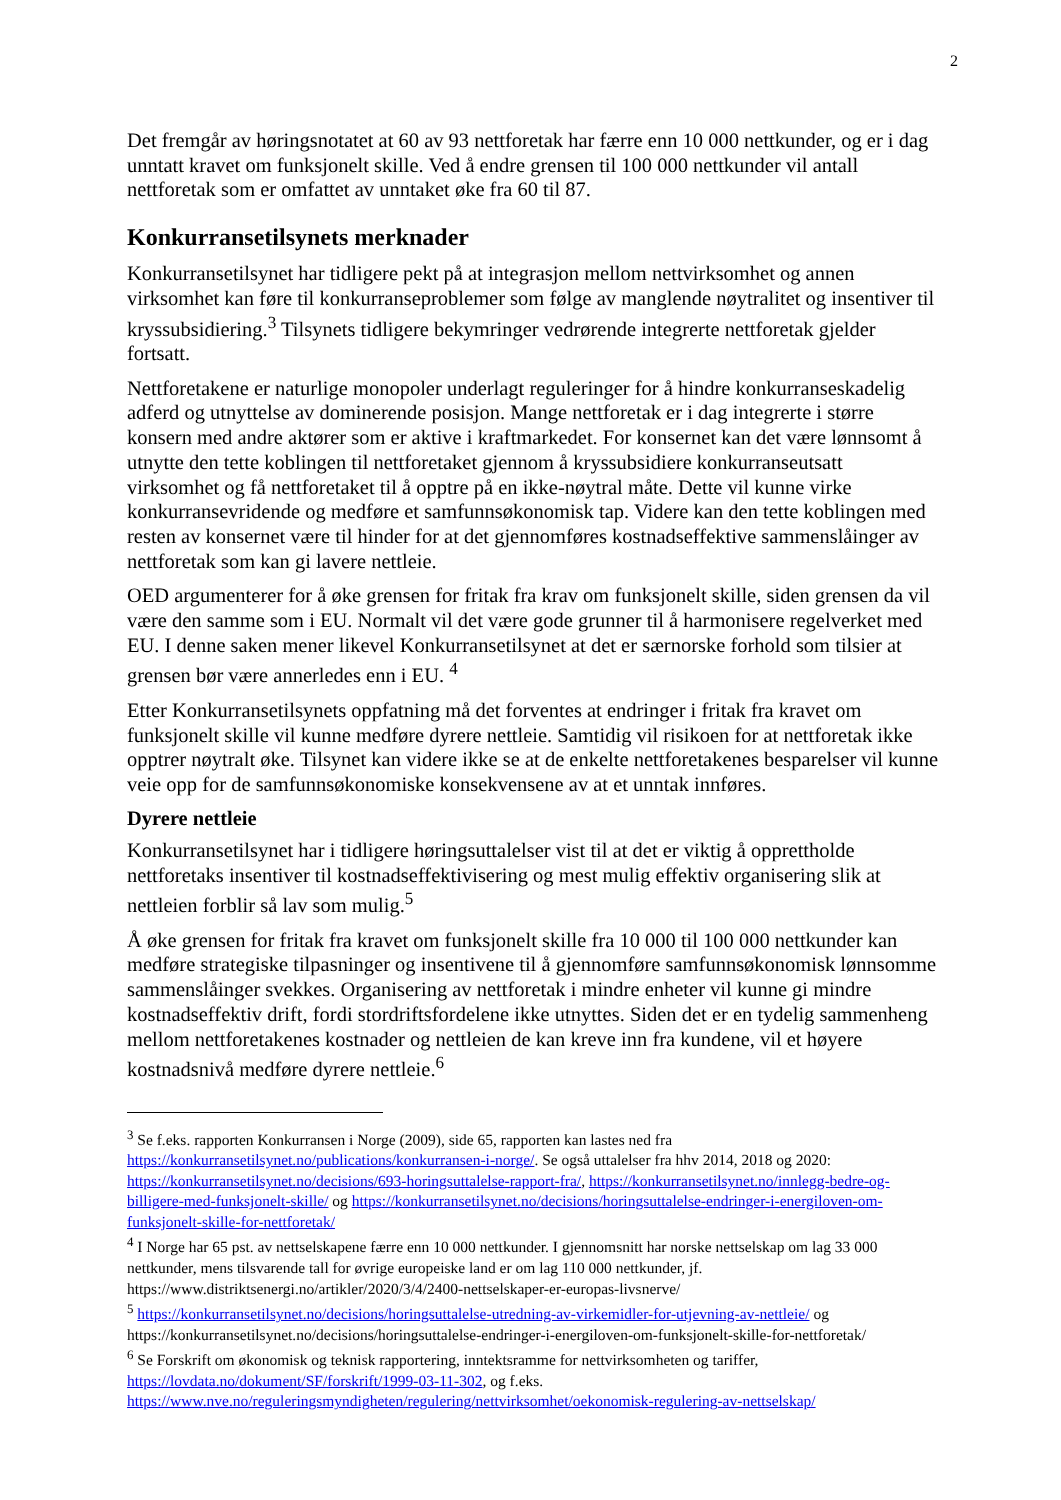2
Det fremgår av høringsnotatet at 60 av 93 nettforetak har færre enn 10 000 nettkunder, og er i dag unntatt kravet om funksjonelt skille. Ved å endre grensen til 100 000 nettkunder vil antall nettforetak som er omfattet av unntaket øke fra 60 til 87.
Konkurransetilsynets merknader
Konkurransetilsynet har tidligere pekt på at integrasjon mellom nettvirksomhet og annen virksomhet kan føre til konkurranseproblemer som følge av manglende nøytralitet og insentiver til kryssubsidiering.<sup>3</sup> Tilsynets tidligere bekymringer vedrørende integrerte nettforetak gjelder fortsatt.
Nettforetakene er naturlige monopoler underlagt reguleringer for å hindre konkurranseskadelig adferd og utnyttelse av dominerende posisjon. Mange nettforetak er i dag integrerte i større konsern med andre aktører som er aktive i kraftmarkedet. For konsernet kan det være lønnsomt å utnytte den tette koblingen til nettforetaket gjennom å kryssubsidiere konkurranseutsatt virksomhet og få nettforetaket til å opptre på en ikke-nøytral måte. Dette vil kunne virke konkurransevridende og medføre et samfunnsøkonomisk tap. Videre kan den tette koblingen med resten av konsernet være til hinder for at det gjennomføres kostnadseffektive sammenslåinger av nettforetak som kan gi lavere nettleie.
OED argumenterer for å øke grensen for fritak fra krav om funksjonelt skille, siden grensen da vil være den samme som i EU. Normalt vil det være gode grunner til å harmonisere regelverket med EU. I denne saken mener likevel Konkurransetilsynet at det er særnorske forhold som tilsier at grensen bør være annerledes enn i EU. <sup>4</sup>
Etter Konkurransetilsynets oppfatning må det forventes at endringer i fritak fra kravet om funksjonelt skille vil kunne medføre dyrere nettleie. Samtidig vil risikoen for at nettforetak ikke opptrer nøytralt øke. Tilsynet kan videre ikke se at de enkelte nettforetakenes besparelser vil kunne veie opp for de samfunnsøkonomiske konsekvensene av at et unntak innføres.
Dyrere nettleie
Konkurransetilsynet har i tidligere høringsuttalelser vist til at det er viktig å opprettholde nettforetaks insentiver til kostnadseffektivisering og mest mulig effektiv organisering slik at nettleien forblir så lav som mulig.<sup>5</sup>
Å øke grensen for fritak fra kravet om funksjonelt skille fra 10 000 til 100 000 nettkunder kan medføre strategiske tilpasninger og insentivene til å gjennomføre samfunnsøkonomisk lønnsomme sammenslåinger svekkes. Organisering av nettforetak i mindre enheter vil kunne gi mindre kostnadseffektiv drift, fordi stordriftsfordelene ikke utnyttes. Siden det er en tydelig sammenheng mellom nettforetakenes kostnader og nettleien de kan kreve inn fra kundene, vil et høyere kostnadsnivå medføre dyrere nettleie.<sup>6</sup>
<sup>3</sup> Se f.eks. rapporten Konkurransen i Norge (2009), side 65, rapporten kan lastes ned fra https://konkurransetilsynet.no/publications/konkurransen-i-norge/. Se også uttalelser fra hhv 2014, 2018 og 2020: https://konkurransetilsynet.no/decisions/693-horingsuttalelse-rapport-fra/, https://konkurransetilsynet.no/innlegg-bedre-og-billigere-med-funksjonelt-skille/ og https://konkurransetilsynet.no/decisions/horingsuttalelse-endringer-i-energiloven-om-funksjonelt-skille-for-nettforetak/
<sup>4</sup> I Norge har 65 pst. av nettselskapene færre enn 10 000 nettkunder. I gjennomsnitt har norske nettselskap om lag 33 000 nettkunder, mens tilsvarende tall for øvrige europeiske land er om lag 110 000 nettkunder, jf. https://www.distriktsenergi.no/artikler/2020/3/4/2400-nettselskaper-er-europas-livsnerve/
<sup>5</sup> https://konkurransetilsynet.no/decisions/horingsuttalelse-utredning-av-virkemidler-for-utjevning-av-nettleie/ og https://konkurransetilsynet.no/decisions/horingsuttalelse-endringer-i-energiloven-om-funksjonelt-skille-for-nettforetak/
<sup>6</sup> Se Forskrift om økonomisk og teknisk rapportering, inntektsramme for nettvirksomheten og tariffer, https://lovdata.no/dokument/SF/forskrift/1999-03-11-302, og f.eks. https://www.nve.no/reguleringsmyndigheten/regulering/nettvirksomhet/oekonomisk-regulering-av-nettselskap/